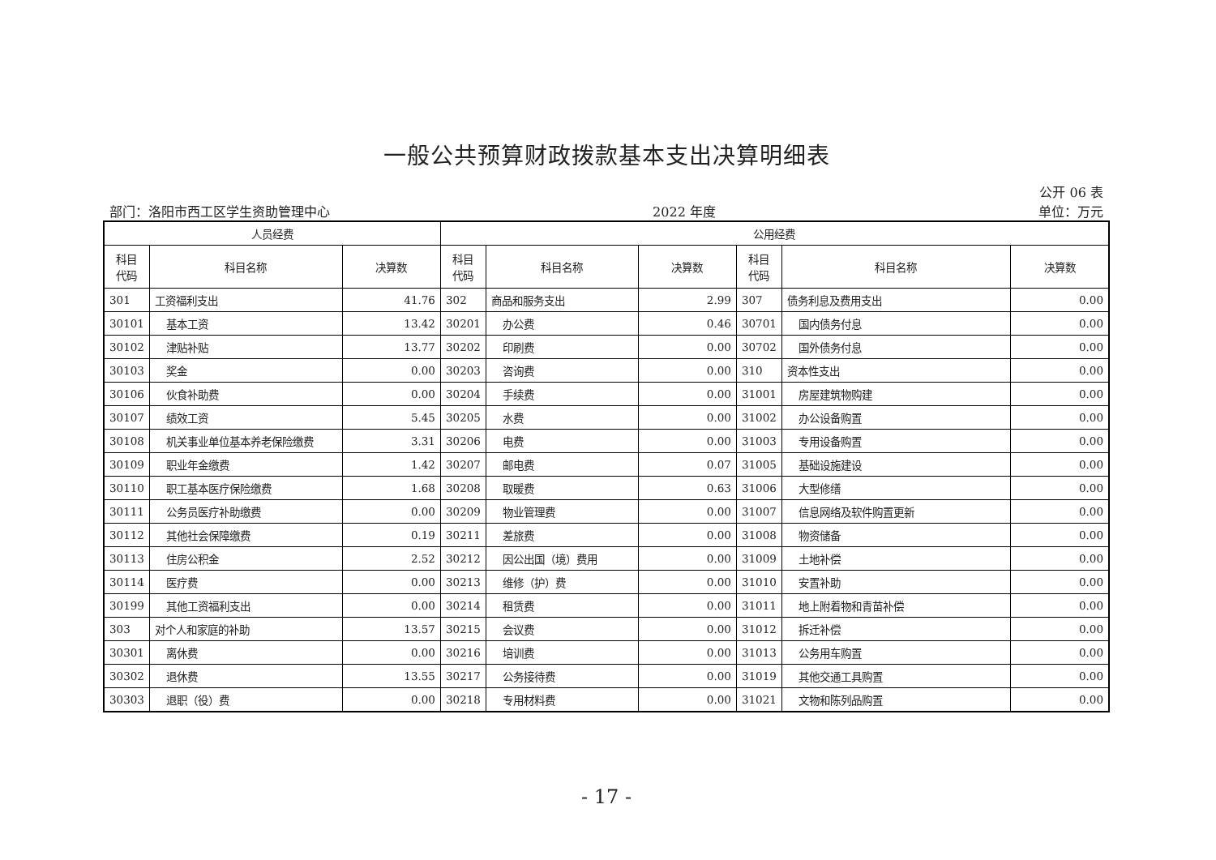一般公共预算财政拨款基本支出决算明细表
公开 06 表
部门：洛阳市西工区学生资助管理中心 2022 年度 单位：万元
| 人员经费 | | | 公用经费 | | | | | |
| --- | --- | --- | --- | --- | --- | --- | --- | --- |
| 科目 代码 | 科目名称 | 决算数 | 科目 代码 | 科目名称 | 决算数 | 科目 代码 | 科目名称 | 决算数 |
| 301 | 工资福利支出 | 41.76 | 302 | 商品和服务支出 | 2.99 | 307 | 债务利息及费用支出 | 0.00 |
| 30101 | 基本工资 | 13.42 | 30201 | 办公费 | 0.46 | 30701 | 国内债务付息 | 0.00 |
| 30102 | 津贴补贴 | 13.77 | 30202 | 印刷费 | 0.00 | 30702 | 国外债务付息 | 0.00 |
| 30103 | 奖金 | 0.00 | 30203 | 咨询费 | 0.00 | 310 | 资本性支出 | 0.00 |
| 30106 | 伙食补助费 | 0.00 | 30204 | 手续费 | 0.00 | 31001 | 房屋建筑物购建 | 0.00 |
| 30107 | 绩效工资 | 5.45 | 30205 | 水费 | 0.00 | 31002 | 办公设备购置 | 0.00 |
| 30108 | 机关事业单位基本养老保险缴费 | 3.31 | 30206 | 电费 | 0.00 | 31003 | 专用设备购置 | 0.00 |
| 30109 | 职业年金缴费 | 1.42 | 30207 | 邮电费 | 0.07 | 31005 | 基础设施建设 | 0.00 |
| 30110 | 职工基本医疗保险缴费 | 1.68 | 30208 | 取暖费 | 0.63 | 31006 | 大型修缮 | 0.00 |
| 30111 | 公务员医疗补助缴费 | 0.00 | 30209 | 物业管理费 | 0.00 | 31007 | 信息网络及软件购置更新 | 0.00 |
| 30112 | 其他社会保障缴费 | 0.19 | 30211 | 差旅费 | 0.00 | 31008 | 物资储备 | 0.00 |
| 30113 | 住房公积金 | 2.52 | 30212 | 因公出国（境）费用 | 0.00 | 31009 | 土地补偿 | 0.00 |
| 30114 | 医疗费 | 0.00 | 30213 | 维修（护）费 | 0.00 | 31010 | 安置补助 | 0.00 |
| 30199 | 其他工资福利支出 | 0.00 | 30214 | 租赁费 | 0.00 | 31011 | 地上附着物和青苗补偿 | 0.00 |
| 303 | 对个人和家庭的补助 | 13.57 | 30215 | 会议费 | 0.00 | 31012 | 拆迁补偿 | 0.00 |
| 30301 | 离休费 | 0.00 | 30216 | 培训费 | 0.00 | 31013 | 公务用车购置 | 0.00 |
| 30302 | 退休费 | 13.55 | 30217 | 公务接待费 | 0.00 | 31019 | 其他交通工具购置 | 0.00 |
| 30303 | 退职（役）费 | 0.00 | 30218 | 专用材料费 | 0.00 | 31021 | 文物和陈列品购置 | 0.00 |
- 17 -